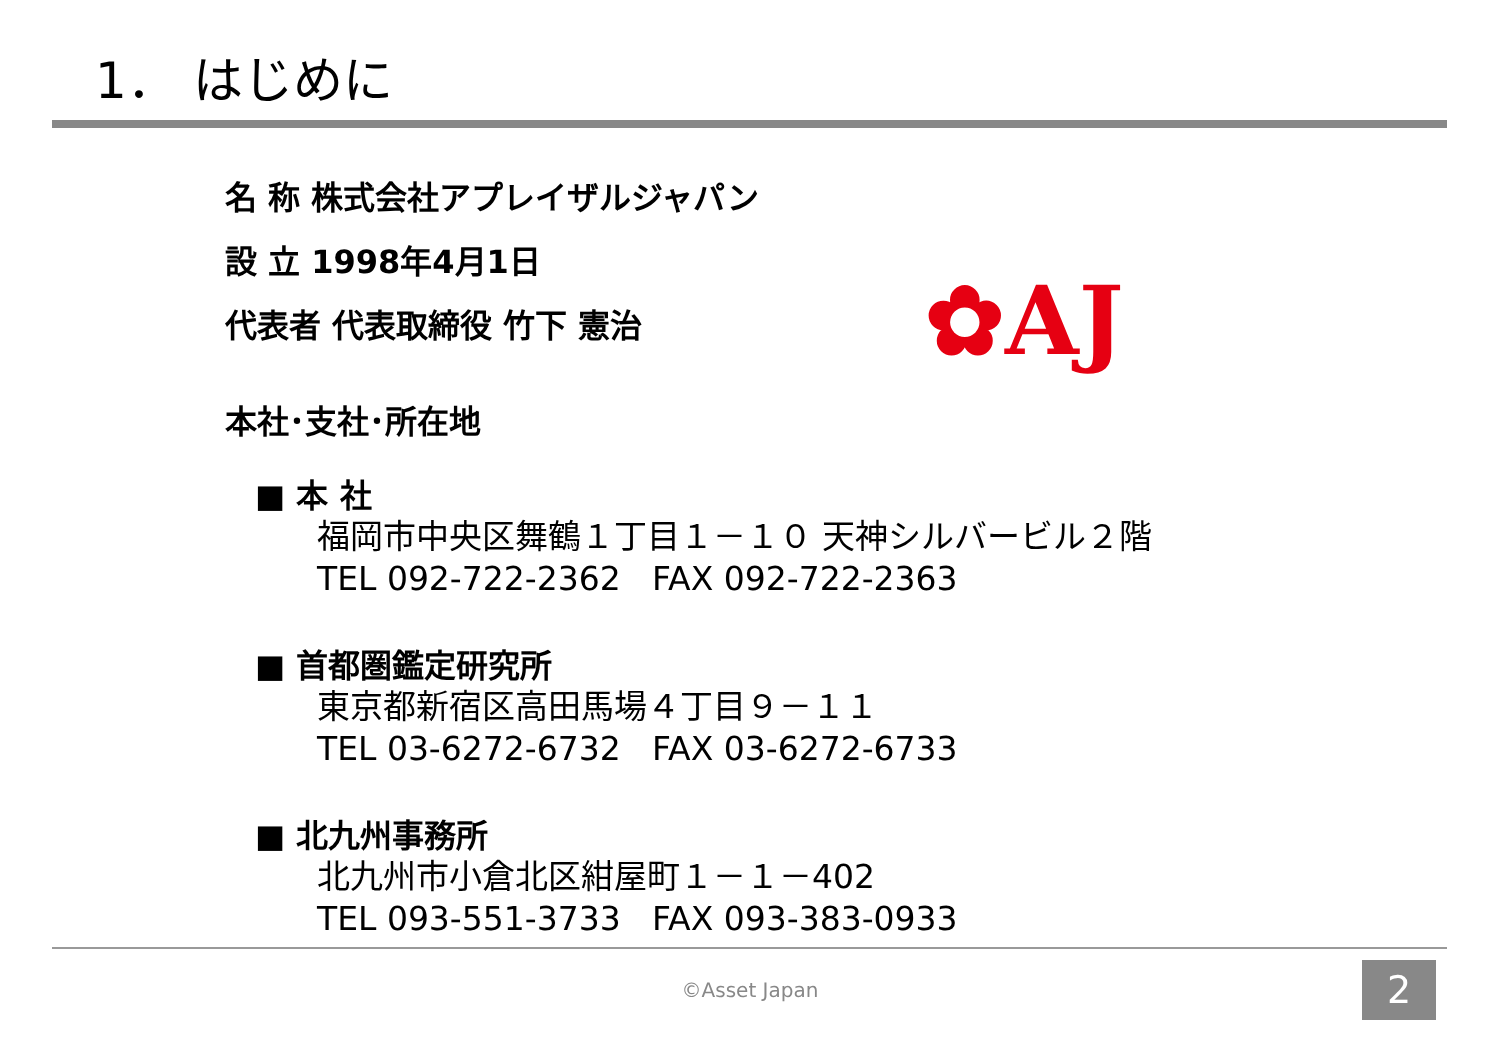1． はじめに
名 称 株式会社アプレイザルジャパン
設 立 1998年4月1日
代表者 代表取締役 竹下 憲治
本社･支社･所在地
■ 本 社
福岡市中央区舞鶴１丁目１－１０ 天神シルバービル２階
TEL 092-722-2362 FAX 092-722-2363
■ 首都圏鑑定研究所
東京都新宿区高田馬場４丁目９－１１
TEL 03-6272-6732 FAX 03-6272-6733
■ 北九州事務所
北九州市小倉北区紺屋町１－１－402
TEL 093-551-3733 FAX 093-383-0933
✿AJ
©Asset Japan 2